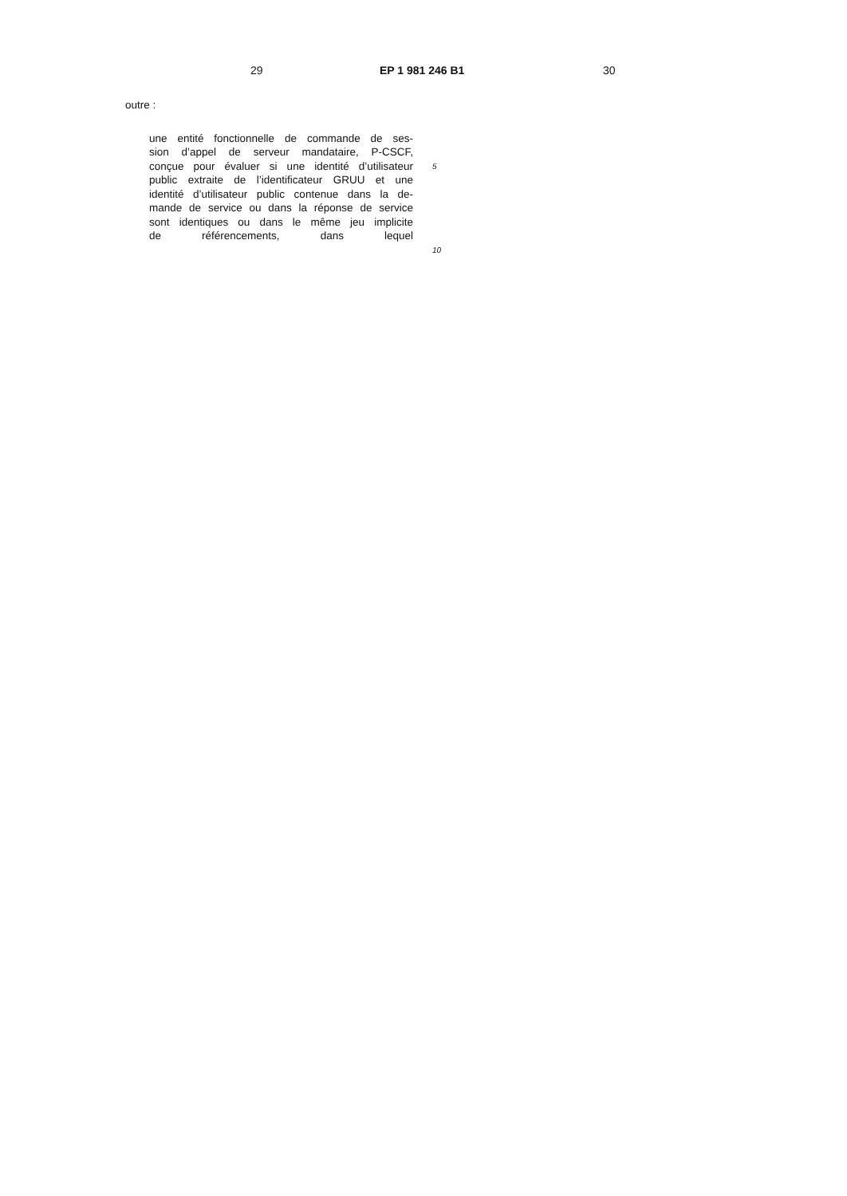29 EP 1 981 246 B1 30
outre :
une entité fonctionnelle de commande de ses-
sion d’appel de serveur mandataire, P-CSCF,
conçue pour évaluer si une identité d’utilisateur
5
public extraite de l’identificateur GRUU et une
identité d’utilisateur public contenue dans la de-
mande de service ou dans la réponse de service
sont identiques ou dans le même jeu implicite
de référencements, dans lequel
10